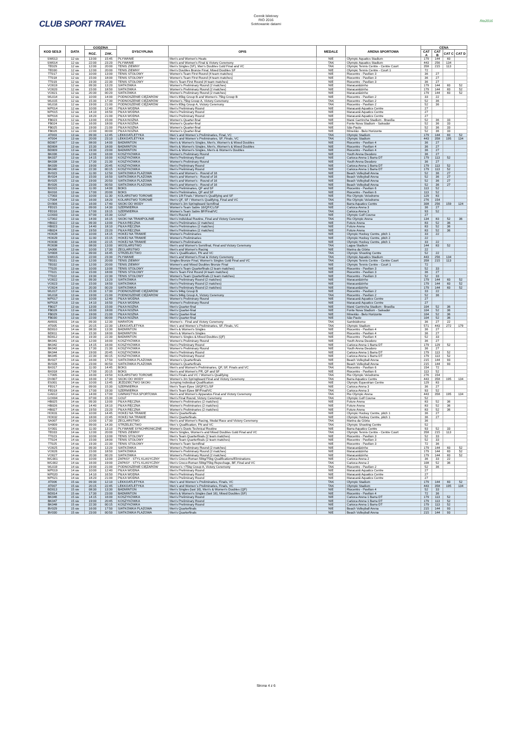CLUB SPORT TRAVEL
Cennik biletowy
RIO 2016
Sotrtowanie datami
Rio2016
| KOD SESJI | DATA | GODZINA | | DYSCYPLINA | OPIS | MEDALE | ARENA SPORTOWA | CENA | | | |
| --- | --- | --- | --- | --- | --- | --- | --- | --- | --- | --- | --- |
| | | ROZ. | ZAK. | | | | | CAT A | CAT B | CAT C | CAT D |
| SW013 | 12 sie | 13:00 | 15:45 | PŁYWANIE | Men's and Women's Heats | NIE | Olympic Aquatics Stadium | 179 | 144 | 83 | |
| SW014 | 12 sie | 22:00 | 23:20 | PŁYWANIE | Men's and Women's Final & Victory Ceremony | TAK | Olympic Aquatics Stadium | 443 | 256 | 134 | |
| TE029 | 12 sie | 12:00 | 20:00 | TENIS ZIEMNY | Men's Singles (SF), Men's Doubles Gold Final and VC | TAK | Olympic Tennis Centre - Centre Court | 358 | 215 | 113 | |
| TE030 | 12 sie | 12:00 | 20:00 | TENIS ZIEMNY | Men's Doubles Bronze Final, Mixed Doubles SF | NIE | Olympic Tennis Centre - Court 1 | 72 | | | |
| TT017 | 12 sie | 10:00 | 13:00 | TENIS STOŁOWY | Women's Team First Round (4 team matches) | NIE | Riocentro - Pavilion 3 | 36 | 27 | | |
| TT018 | 12 sie | 15:00 | 18:00 | TENIS STOŁOWY | Women's Team First Round (4 team matches) | NIE | Riocentro - Pavilion 3 | 36 | 27 | | |
| TT019 | 12 sie | 19:30 | 22:30 | TENIS STOŁOWY | Men's Team First Round (4 team matches) | NIE | Riocentro - Pavilion 3 | 36 | 27 | | |
| VO019 | 12 sie | 09:30 | 13:20 | SIATKÓWKA | Women's Preliminary Round (2 matches) | NIE | Maracanãzinho | 179 | 144 | 83 | 52 |
| VO020 | 12 sie | 15:00 | 18:50 | SIATKÓWKA | Women's Preliminary Round (2 matches) | NIE | Maracanãzinho | 179 | 144 | 83 | 52 |
| VO021 | 12 sie | 20:30 | 00:20 | SIATKÓWKA | Women's Preliminary Round (2 matches) | NIE | Maracanãzinho | 179 | 144 | 83 | 52 |
| WL014 | 12 sie | 10:00 | 14:00 | PODNOSZENIE CIĘŻARÓW | Men's 85kg Group B and Women's 75kg Group B | NIE | Riocentro - Pavilion 2 | 33 | 22 | | |
| WL015 | 12 sie | 15:30 | 17:30 | PODNOSZENIE CIĘŻARÓW | Women's 75kg Group A, Victory Ceremony | TAK | Riocentro - Pavilion 2 | 52 | 36 | | |
| WL016 | 12 sie | 19:00 | 21:00 | PODNOSZENIE CIĘŻARÓW | Men's 85kg Group A, Victory Ceremony | TAK | Riocentro - Pavilion 2 | 52 | 36 | | |
| WP014 | 12 sie | 10:00 | 12:40 | PIŁKA WODNA | Men's Preliminary Round | NIE | Maracanã Aquatics Centre | 27 | | | |
| WP015 | 12 sie | 14:10 | 16:50 | PIŁKA WODNA | Men's Preliminary Round | NIE | Maracanã Aquatics Centre | 27 | | | |
| WP016 | 12 sie | 18:20 | 21:00 | PIŁKA WODNA | Men's Preliminary Round | NIE | Maracanã Aquatics Centre | 27 | | | |
| FB023 | 12 sie | 13:00 | 15:00 | PIŁKA NOŻNA | Women's Quarter-final | NIE | Mané Garrincha Stadium - Brasília | 52 | 36 | 33 | |
| FB024 | 12 sie | 16:00 | 18:00 | PIŁKA NOŻNA | Women's Quarter-final | NIE | Fonte Nova Stadium - Salvador | 52 | 36 | 33 | |
| FB025 | 12 sie | 19:00 | 21:00 | PIŁKA NOŻNA | Women's Quarter-final | NIE | São Paulo | 52 | 36 | 33 | |
| FB026 | 12 sie | 22:00 | 00:00 | PIŁKA NOŻNA | Women's Quarter-final | NIE | Mineirão - Belo Horizonte | 52 | 36 | 33 | |
| AT003 | 13 sie | 09:30 | 12:45 | LEKKOATLETYKA | Men`s and Women`s Preliminaries, Final, VC | TAK | Olympic Stadium | 179 | 144 | 83 | 52 |
| AT004 | 13 sie | 20:00 | 23:10 | LEKKOATLETYKA | Men`s and Women`s Preliminaries, SF, Finals, VC | TAK | Olympic Stadium | 443 | 358 | 195 | 134 |
| BD007 | 13 sie | 08:00 | 14:00 | BADMINTON | Men's & Women's Singles, Men's, Women's & Mixed Doubles | NIE | Riocentro - Pavilion 4 | 36 | 27 | | |
| BD008 | 13 sie | 15:30 | 18:00 | BADMINTON | Men's & Women's Singles, Men's, Women's & Mixed Doubles | NIE | Riocentro - Pavilion 4 | 36 | 27 | | |
| BD009 | 13 sie | 19:30 | 23:00 | BADMINTON | Men's & Women's Singles, Men's & Women's Doubles | NIE | Riocentro - Pavilion 4 | 36 | 27 | | |
| BK036 | 13 sie | 12:00 | 16:00 | KOSZYKÓWKA | Women's Preliminary Round | NIE | Youth Arena Deodoro | 36 | 27 | | |
| BK037 | 13 sie | 14:15 | 16:00 | KOSZYKÓWKA | Men's Preliminary Round | NIE | Carioca Arena 1 Barra DT | 179 | 113 | 52 | |
| BK038 | 13 sie | 17:30 | 21:30 | KOSZYKÓWKA | Women's Preliminary Round | NIE | Youth Arena Deodoro | 36 | 27 | | |
| BK039 | 13 sie | 19:00 | 20:45 | KOSZYKÓWKA | Men's Preliminary Round | NIE | Carioca Arena 1 Barra DT | 179 | 113 | 52 | |
| BK040 | 13 sie | 22:30 | 00:15 | KOSZYKÓWKA | Men's Preliminary Round | NIE | Carioca Arena 1 Barra DT | 179 | 113 | 52 | |
| BV023 | 13 sie | 11:00 | 12:50 | SIATKÓWKA PLAŻOWA | Men's and Women's - Round of 16 | NIE | Beach Volleyball Arena | 52 | 36 | 27 | |
| BV024 | 13 sie | 15:00 | 16:50 | SIATKÓWKA PLAŻOWA | Men's and Women's - Round of 16 | NIE | Beach Volleyball Arena | 52 | 36 | 27 | |
| BV025 | 13 sie | 19:00 | 20:50 | SIATKÓWKA PLAŻOWA | Men's and Women's - Round of 16 | NIE | Beach Volleyball Arena | 52 | 36 | 27 | |
| BV026 | 13 sie | 23:00 | 00:50 | SIATKÓWKA PLAŻOWA | Men's and Women's - Round of 16 | NIE | Beach Volleyball Arena | 52 | 36 | 27 | |
| BX015 | 13 sie | 11:00 | 14:00 | BOKS | Men's Preliminaries, QF and SF | NIE | Riocentro - Pavilion 6 | 113 | 52 | | |
| BX016 | 13 sie | 17:00 | 20:00 | BOKS | Men's Preliminaries, QF and SF | NIE | Riocentro - Pavilion 6 | 113 | 52 | | |
| CT003 | 13 sie | 10:00 | 11:30 | KOLARSTWO TOROWE | Men's 1/8 Finals / Women's Qualifying and SF | NIE | Rio Olympic Velodrome | 129 | 83 | | |
| CT004 | 13 sie | 16:00 | 18:20 | KOLARSTWO TOROWE | Men's QF, SF / Women's Qualifying, Final and VC | TAK | Rio Olympic Velodrome | 276 | 154 | | |
| DV006 | 13 sie | 16:00 | 17:40 | SKOKI DO WODY | Women's 3m Springboard Semifinal | NIE | Barra Aquatics Centre | 308 | 256 | 159 | 124 |
| FE015 | 13 sie | 09:00 | 14:30 | SZERMIERKA | Women's Team Sabre 16/QF/CL/SF | NIE | Carioca Arena 3 | 36 | 27 | | |
| FE016 | 13 sie | 17:00 | 19:15 | SZERMIERKA | Women's Team Sabre BF/Final/VC | TAK | Carioca Arena 3 | 93 | 52 | | |
| GO003 | 13 sie | 07:00 | 15:30 | GOLF | Men's Round 3 | NIE | Olympic Golf Course | 27 | | | |
| GT002 | 13 sie | 14:00 | 16:15 | SKOKI NA TRAMPOLINIE | Men's Individual Routine, Final and Victory Ceremony | TAK | Rio Olympic Arena | 134 | 83 | 52 | 36 |
| HB022 | 13 sie | 09:30 | 13:00 | PIŁKA RĘCZNA | Men's Preliminaries (2 matches) | NIE | Future Arena | 83 | 52 | 36 | |
| HB023 | 13 sie | 14:40 | 18:10 | PIŁKA RĘCZNA | Men's Preliminaries (2 matches) | NIE | Future Arena | 83 | 52 | 36 | |
| HB024 | 13 sie | 19:50 | 23:20 | PIŁKA RĘCZNA | Men's Preliminaries (2 matches) | NIE | Future Arena | 83 | 52 | 36 | |
| HO028 | 13 sie | 10:00 | 14:15 | HOKEJ NA TRAWIE | Women's Preliminaries | NIE | Olympic Hockey Centre, pitch 1 | 33 | 22 | | |
| HO029 | 13 sie | 11:00 | 15:15 | HOKEJ NA TRAWIE | Women's Preliminaries | NIE | Olympic Hockey Centre, pitch 2 | 22 | | | |
| HO030 | 13 sie | 18:00 | 22:15 | HOKEJ NA TRAWIE | Women's Preliminaries | NIE | Olympic Hockey Centre, pitch 1 | 33 | 22 | | |
| RO008 | 13 sie | 08:00 | 13:00 | WIOŚLARSTWO | Men's and Women's Semifinal, Final and Victory Ceremony | TAK | Lagoa Stadium | 144 | 83 | 52 | |
| SA006 | 13 sie | 10:00 | 17:30 | ŻEGLARSTWO | Men's and Women's Racing | NIE | Marina da Glória | 22 | | | |
| SH008 | 13 sie | 09:00 | 16:45 | STRZELECTWO | Men`s Qualification, FN and VC | TAK | Olympic Shooting Centre | 52 | 22 | | |
| SW015 | 13 sie | 22:00 | 23:30 | PŁYWANIE | Men's and Women's Final & Victory Ceremony | TAK | Olympic Aquatics Stadium | 443 | 256 | 134 | |
| TE031 | 13 sie | 12:00 | 20:00 | TENIS ZIEMNY | Singles Bronze Final, Women's Singles Gold Final and VC | TAK | Olympic Tennis Centre - Centre Court | 358 | 215 | 113 | |
| TE032 | 13 sie | 12:00 | 20:00 | TENIS ZIEMNY | Women's and Mixed Doubles Bronze Final | NIE | Olympic Tennis Centre - Court 1 | 72 | | | |
| TT020 | 13 sie | 10:00 | 13:00 | TENIS STOŁOWY | Women's Team Quarterfinals (2 team matches) | NIE | Riocentro - Pavilion 3 | 52 | 33 | | |
| TT021 | 13 sie | 15:00 | 18:00 | TENIS STOŁOWY | Men's Team First Round (4 team matches) | NIE | Riocentro - Pavilion 3 | 36 | 27 | | |
| TT022 | 13 sie | 19:30 | 22:30 | TENIS STOŁOWY | Women's Team Quarterfinals (2 team matches) | NIE | Riocentro - Pavilion 3 | 52 | 33 | | |
| VO022 | 13 sie | 09:30 | 13:20 | SIATKÓWKA | Men's Preliminary Round (2 matches) | NIE | Maracanãzinho | 179 | 144 | 83 | 52 |
| VO023 | 13 sie | 15:00 | 18:50 | SIATKÓWKA | Men's Preliminary Round (2 matches) | NIE | Maracanãzinho | 179 | 144 | 83 | 52 |
| VO024 | 13 sie | 20:30 | 00:20 | SIATKÓWKA | Men's Preliminary Round (2 matches) | NIE | Maracanãzinho | 179 | 144 | 83 | 52 |
| WL017 | 13 sie | 15:30 | 17:30 | PODNOSZENIE CIĘŻARÓW | Men's 94kg Group B | NIE | Riocentro - Pavilion 2 | 33 | 22 | | |
| WL018 | 13 sie | 19:00 | 21:00 | PODNOSZENIE CIĘŻARÓW | Men's 94kg Group A, Victory Ceremony | TAK | Riocentro - Pavilion 2 | 52 | 36 | | |
| WP017 | 13 sie | 10:00 | 12:40 | PIŁKA WODNA | Women's Preliminary Round | NIE | Maracanã Aquatics Centre | 27 | | | |
| WP018 | 13 sie | 14:10 | 16:50 | PIŁKA WODNA | Women's Preliminary Round | NIE | Maracanã Aquatics Centre | 27 | | | |
| FB027 | 13 sie | 13:00 | 15:00 | PIŁKA NOŻNA | Men's Quarter-final | NIE | Mané Garrincha Stadium - Brasília | 104 | 52 | 36 | |
| FB028 | 13 sie | 16:00 | 18:00 | PIŁKA NOŻNA | Men's Quarter-final | NIE | Fonte Nova Stadium - Salvador | 104 | 52 | 36 | |
| FB029 | 13 sie | 19:00 | 21:00 | PIŁKA NOŻNA | Men's Quarter-final | NIE | Mineirão - Belo Horizonte | 104 | 52 | 36 | |
| FB030 | 13 sie | 22:00 | 00:00 | PIŁKA NOŻNA | Men's Quarter-final | NIE | São Paulo | 104 | 52 | 36 | |
| AM001 | 14 sie | 09:30 | 12:30 | MARATON | Women's - Final and Victory Ceremony | TAK | Sambódromo | 36 | 27 | 22 | |
| AT005 | 14 sie | 20:15 | 22:30 | LEKKOATLETYKA | Men`s and Women`s Preliminaries, SF, Finals, VC | TAK | Olympic Stadium | 571 | 443 | 272 | 179 |
| BD010 | 14 sie | 08:30 | 13:30 | BADMINTON | Men's & Women's Singles | NIE | Riocentro - Pavilion 4 | 36 | 27 | | |
| BD011 | 14 sie | 15:30 | 18:00 | BADMINTON | Men's & Women's Singles | NIE | Riocentro - Pavilion 4 | 36 | 27 | | |
| BD012 | 14 sie | 19:30 | 22:30 | BADMINTON | Women's Singles & Mixed Doubles (QF) | NIE | Riocentro - Pavilion 4 | 52 | 33 | | |
| BK041 | 14 sie | 12:00 | 16:00 | KOSZYKÓWKA | Women's Preliminary Round | NIE | Youth Arena Deodoro | 36 | 27 | | |
| BK042 | 14 sie | 14:15 | 16:00 | KOSZYKÓWKA | Men's Preliminary Round | NIE | Carioca Arena 1 Barra DT | 179 | 129 | 52 | |
| BK043 | 14 sie | 17:30 | 21:30 | KOSZYKÓWKA | Women's Preliminary Round | NIE | Youth Arena Deodoro | 36 | 27 | | |
| BK044 | 14 sie | 19:00 | 20:45 | KOSZYKÓWKA | Men's Preliminary Round | NIE | Carioca Arena 1 Barra DT | 179 | 113 | 52 | |
| BK045 | 14 sie | 22:30 | 00:15 | KOSZYKÓWKA | Men's Preliminary Round | NIE | Carioca Arena 1 Barra DT | 179 | 113 | 52 | |
| BV027 | 14 sie | 16:00 | 17:50 | SIATKÓWKA PLAŻOWA | Women's Quarterfinals | NIE | Beach Volleyball Arena | 215 | 144 | 93 | |
| BV028 | 14 sie | 23:00 | 00:50 | SIATKÓWKA PLAŻOWA | Women's Quarterfinals | NIE | Beach Volleyball Arena | 215 | 144 | 93 | |
| BX017 | 14 sie | 11:00 | 14:45 | BOKS | Men's and Women's Preliminaries, QF, SF, Finals and VC | TAK | Riocentro - Pavilion 6 | 154 | 72 | | |
| BX018 | 14 sie | 17:00 | 20:15 | BOKS | Men's and Women's PR, QF and SF | NIE | Riocentro - Pavilion 6 | 113 | 52 | | |
| CT005 | 14 sie | 16:00 | 19:50 | KOLARSTWO TOROWE | Men's Finals and VC / Women's Qualifying | TAK | Rio Olympic Velodrome | 276 | 154 | | |
| DV007 | 14 sie | 16:00 | 17:30 | SKOKI DO WODY | Women's 3m Springboard Final and Victory Ceremony | TAK | Barra Aquatics Centre | 443 | 358 | 195 | 134 |
| ES001 | 14 sie | 10:00 | 13:45 | JEŹDZIECTWO SKOKI | Jumping Individual Qualification | NIE | Olympic Equestrian Centre | 129 | 83 | | |
| FE017 | 14 sie | 09:00 | 15:30 | SZERMIERKA | Men's Team Epee 16/QF/CL/SF | NIE | Carioca Arena 3 | 36 | 27 | | |
| FE018 | 14 sie | 17:00 | 19:30 | SZERMIERKA | Men's Team Epee BF/Final/VC | TAK | Carioca Arena 3 | 93 | 52 | | |
| GA012 | 14 sie | 14:00 | 17:00 | GIMNASTYKA SPORTOWA | Men's and Women's Apparatus Final and Victory Ceremony | TAK | Rio Olympic Arena | 443 | 358 | 195 | 134 |
| GO004 | 14 sie | 07:00 | 15:30 | GOLF | Men's Final Round, Victory Ceremony | TAK | Olympic Golf Course | 52 | | | |
| HB025 | 14 sie | 09:30 | 13:00 | PIŁKA RĘCZNA | Women's Preliminaries (2 matches) | NIE | Future Arena | 83 | 52 | 36 | |
| HB026 | 14 sie | 14:40 | 18:10 | PIŁKA RĘCZNA | Women's Preliminaries (2 matches) | NIE | Future Arena | 83 | 52 | 36 | |
| HB027 | 14 sie | 19:50 | 23:20 | PIŁKA RĘCZNA | Women's Preliminaries (2 matches) | NIE | Future Arena | 83 | 52 | 36 | |
| HO031 | 14 sie | 10:00 | 14:45 | HOKEJ NA TRAWIE | Men's Quarterfinals | NIE | Olympic Hockey Centre, pitch 1 | 36 | 27 | | |
| HO032 | 14 sie | 18:00 | 22:45 | HOKEJ NA TRAWIE | Men's Quarterfinals | NIE | Olympic Hockey Centre, pitch 1 | 36 | 27 | | |
| SA007 | 14 sie | 10:00 | 17:30 | ŻEGLARSTWO | Men's and Women's Racing, Medal Race and Victory Ceremony | TAK | Marina da Glória | 36 | | | |
| SH009 | 14 sie | 09:00 | 14:30 | STRZELECTWO | Men`s Qualification, FN and VC | TAK | Olympic Shooting Centre | 52 | | | |
| SY001 | 14 sie | 11:00 | 13:10 | PŁYWANIE SYNCHRONICZNE | Women's Duets Technical Routine | NIE | Barra Aquatics Centre | 93 | 52 | 33 | |
| TE033 | 14 sie | 12:00 | 20:00 | TENIS ZIEMNY | Men's Singles, Women's and Mixed Doubles Gold Final and VC | TAK | Olympic Tennis Centre - Centre Court | 358 | 215 | 113 | |
| TT023 | 14 sie | 10:00 | 13:00 | TENIS STOŁOWY | Men's Team Quarterfinals (2 team matches) | NIE | Riocentro - Pavilion 3 | 52 | 33 | | |
| TT024 | 14 sie | 15:00 | 18:00 | TENIS STOŁOWY | Men's Team Quarterfinals (2 team matches) | NIE | Riocentro - Pavilion 3 | 52 | 33 | | |
| TT025 | 14 sie | 19:30 | 22:30 | TENIS STOŁOWY | Women's Team Semifinal | NIE | Riocentro - Pavilion 3 | 72 | 36 | | |
| VO025 | 14 sie | 09:30 | 13:20 | SIATKÓWKA | Women's Preliminary Round (2 matches) | NIE | Maracanãzinho | 179 | 144 | 83 | 52 |
| VO026 | 14 sie | 15:00 | 18:50 | SIATKÓWKA | Women's Preliminary Round (2 matches) | NIE | Maracanãzinho | 179 | 144 | 83 | 52 |
| VO027 | 14 sie | 20:30 | 00:20 | SIATKÓWKA | Women's Preliminary Round (2 matches) | NIE | Maracanãzinho | 179 | 144 | 83 | 52 |
| WG001 | 14 sie | 10:00 | 13:00 | ZAPASY - STYL KLASYCZNY | Men's Greco-Roman 59kg/75kg Qualifications/Eliminations | NIE | Carioca Arena 2 | 36 | 33 | 22 | |
| WG002 | 14 sie | 16:00 | 19:00 | ZAPASY - STYL KLASYCZNY | Men's Greco-Roman 59kg/75kg Repechage, BF, Final and VC | TAK | Carioca Arena 2 | 108 | 52 | 36 | |
| WL019 | 14 sie | 19:00 | 21:00 | PODNOSZENIE CIĘŻARÓW | Women's +75kg Group A, Victory Ceremony | TAK | Riocentro - Pavilion 2 | 52 | 36 | | |
| WP019 | 14 sie | 10:00 | 12:40 | PIŁKA WODNA | Men's Preliminary Round | NIE | Maracanã Aquatics Centre | 27 | | | |
| WP020 | 14 sie | 14:10 | 16:50 | PIŁKA WODNA | Men's Preliminary Round | NIE | Maracanã Aquatics Centre | 27 | | | |
| WP021 | 14 sie | 18:20 | 21:00 | PIŁKA WODNA | Men's Preliminary Round | NIE | Maracanã Aquatics Centre | 27 | | | |
| AT006 | 15 sie | 09:30 | 12:10 | LEKKOATLETYKA | Men`s and Women`s Preliminaries, Finals, VC | TAK | Olympic Stadium | 179 | 144 | 83 | 52 |
| AT007 | 15 sie | 20:15 | 22:45 | LEKKOATLETYKA | Men`s and Women`s Preliminaries, Finals, VC | TAK | Olympic Stadium | 443 | 358 | 195 | 134 |
| BD013 | 15 sie | 08:30 | 13:30 | BADMINTON | Men's Singles (last 16), Men's & Women's Doubles (QF) | NIE | Riocentro - Pavilion 4 | 52 | 33 | | |
| BD014 | 15 sie | 17:30 | 23:00 | BADMINTON | Men's & Women's Singles (last 16), Mixed Doubles (SF) | NIE | Riocentro - Pavilion 4 | 72 | 36 | | |
| BK046 | 15 sie | 14:15 | 16:00 | KOSZYKÓWKA | Men's Preliminary Round | NIE | Carioca Arena 1 Barra DT | 179 | 113 | 52 | |
| BK047 | 15 sie | 19:00 | 20:45 | KOSZYKÓWKA | Men's Preliminary Round | NIE | Carioca Arena 1 Barra DT | 179 | 113 | 52 | |
| BK048 | 15 sie | 22:30 | 00:15 | KOSZYKÓWKA | Men's Preliminary Round | NIE | Carioca Arena 1 Barra DT | 179 | 113 | 52 | |
| BV029 | 15 sie | 16:00 | 17:50 | SIATKÓWKA PLAŻOWA | Men's Quarterfinals | NIE | Beach Volleyball Arena | 215 | 144 | 93 | |
| BV030 | 15 sie | 23:00 | 00:50 | SIATKÓWKA PLAŻOWA | Men's Quarterfinals | NIE | Beach Volleyball Arena | 215 | 144 | 93 | |
Strona 4 z 6